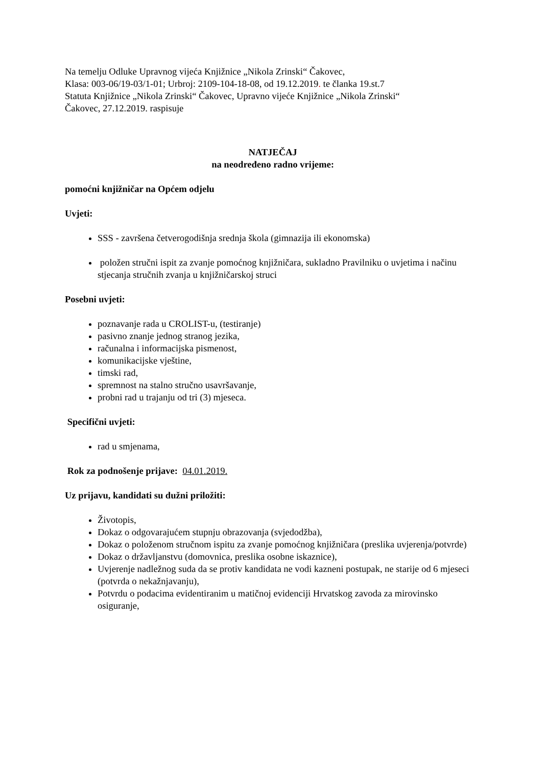Na temelju Odluke Upravnog vijeća Knjižnice „Nikola Zrinski“ Čakovec,
Klasa: 003-06/19-03/1-01; Urbroj: 2109-104-18-08, od 19.12.2019. te članka 19.st.7
Statuta Knjižnice „Nikola Zrinski“ Čakovec, Upravno vijeće Knjižnice „Nikola Zrinski“
Čakovec, 27.12.2019. raspisuje
NATJEČAJ
na neodređeno radno vrijeme:
pomoćni knjižničar na Općem odjelu
Uvjeti:
SSS - završena četverogodišnja srednja škola (gimnazija ili ekonomska)
položen stručni ispit za zvanje pomoćnog knjižničara, sukladno Pravilniku o uvjetima i načinu stjecanja stručnih zvanja u knjižničarskoj struci
Posebni uvjeti:
poznavanje rada u CROLIST-u, (testiranje)
pasivno znanje jednog stranog jezika,
računalna i informacijska pismenost,
komunikacijske vještine,
timski rad,
spremnost na stalno stručno usavršavanje,
probni rad u trajanju od tri (3) mjeseca.
Specifični uvjeti:
rad u smjenama,
Rok za podnošenje prijave: 04.01.2019.
Uz prijavu, kandidati su dužni priložiti:
Životopis,
Dokaz o odgovarajućem stupnju obrazovanja (svjedodžba),
Dokaz o položenom stručnom ispitu za zvanje pomoćnog knjižničara (preslika uvjerenja/potvrde)
Dokaz o državljanstvu (domovnica, preslika osobne iskaznice),
Uvjerenje nadležnog suda da se protiv kandidata ne vodi kazneni postupak, ne starije od 6 mjeseci (potvrda o nekažnjavanju),
Potvrdu o podacima evidentiranim u matičnoj evidenciji Hrvatskog zavoda za mirovinsko osiguranje,